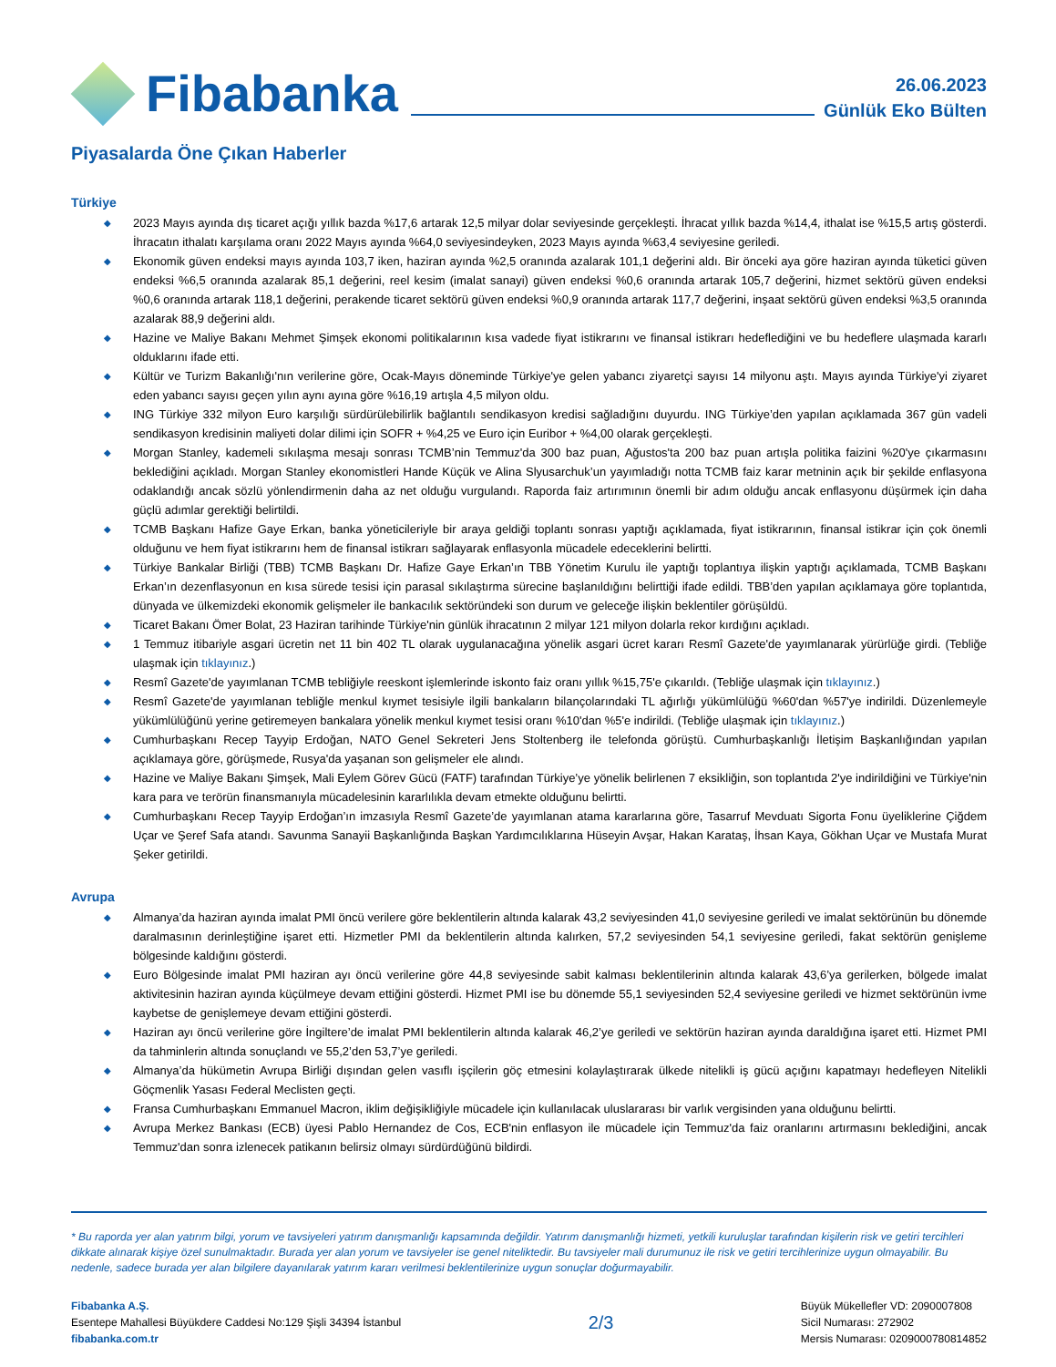Fibabanka
26.06.2023
Günlük Eko Bülten
Piyasalarda Öne Çıkan Haberler
Türkiye
◆ 2023 Mayıs ayında dış ticaret açığı yıllık bazda %17,6 artarak 12,5 milyar dolar seviyesinde gerçekleşti. İhracat yıllık bazda %14,4, ithalat ise %15,5 artış gösterdi. İhracatın ithalatı karşılama oranı 2022 Mayıs ayında %64,0 seviyesindeyken, 2023 Mayıs ayında %63,4 seviyesine geriledi.
◆ Ekonomik güven endeksi mayıs ayında 103,7 iken, haziran ayında %2,5 oranında azalarak 101,1 değerini aldı. Bir önceki aya göre haziran ayında tüketici güven endeksi %6,5 oranında azalarak 85,1 değerini, reel kesim (imalat sanayi) güven endeksi %0,6 oranında artarak 105,7 değerini, hizmet sektörü güven endeksi %0,6 oranında artarak 118,1 değerini, perakende ticaret sektörü güven endeksi %0,9 oranında artarak 117,7 değerini, inşaat sektörü güven endeksi %3,5 oranında azalarak 88,9 değerini aldı.
◆ Hazine ve Maliye Bakanı Mehmet Şimşek ekonomi politikalarının kısa vadede fiyat istikrarını ve finansal istikrarı hedeflediğini ve bu hedeflere ulaşmada kararlı olduklarını ifade etti.
◆ Kültür ve Turizm Bakanlığı'nın verilerine göre, Ocak-Mayıs döneminde Türkiye'ye gelen yabancı ziyaretçi sayısı 14 milyonu aştı. Mayıs ayında Türkiye'yi ziyaret eden yabancı sayısı geçen yılın aynı ayına göre %16,19 artışla 4,5 milyon oldu.
◆ ING Türkiye 332 milyon Euro karşılığı sürdürülebilirlik bağlantılı sendikasyon kredisi sağladığını duyurdu. ING Türkiye’den yapılan açıklamada 367 gün vadeli sendikasyon kredisinin maliyeti dolar dilimi için SOFR + %4,25 ve Euro için Euribor + %4,00 olarak gerçekleşti.
◆ Morgan Stanley, kademeli sıkılaşma mesajı sonrası TCMB’nin Temmuz'da 300 baz puan, Ağustos'ta 200 baz puan artışla politika faizini %20'ye çıkarmasını beklediğini açıkladı. Morgan Stanley ekonomistleri Hande Küçük ve Alina Slyusarchuk’un yayımladığı notta TCMB faiz karar metninin açık bir şekilde enflasyona odaklandığı ancak sözlü yönlendirmenin daha az net olduğu vurgulandı. Raporda faiz artırımının önemli bir adım olduğu ancak enflasyonu düşürmek için daha güçlü adımlar gerektiği belirtildi.
◆ TCMB Başkanı Hafize Gaye Erkan, banka yöneticileriyle bir araya geldiği toplantı sonrası yaptığı açıklamada, fiyat istikrarının, finansal istikrar için çok önemli olduğunu ve hem fiyat istikrarını hem de finansal istikrarı sağlayarak enflasyonla mücadele edeceklerini belirtti.
◆ Türkiye Bankalar Birliği (TBB) TCMB Başkanı Dr. Hafize Gaye Erkan’ın TBB Yönetim Kurulu ile yaptığı toplantıya ilişkin yaptığı açıklamada, TCMB Başkanı Erkan’ın dezenflasyonun en kısa sürede tesisi için parasal sıkılaştırma sürecine başlanıldığını belirttiği ifade edildi. TBB’den yapılan açıklamaya göre toplantıda, dünyada ve ülkemizdeki ekonomik gelişmeler ile bankacılık sektöründeki son durum ve geleceğe ilişkin beklentiler görüşüldü.
◆ Ticaret Bakanı Ömer Bolat, 23 Haziran tarihinde Türkiye'nin günlük ihracatının 2 milyar 121 milyon dolarla rekor kırdığını açıkladı.
◆ 1 Temmuz itibariyle asgari ücretin net 11 bin 402 TL olarak uygulanacağına yönelik asgari ücret kararı Resmî Gazete'de yayımlanarak yürürlüğe girdi. (Tebliğe ulaşmak için tıklayınız.)
◆ Resmî Gazete'de yayımlanan TCMB tebliğiyle reeskont işlemlerinde iskonto faiz oranı yıllık %15,75'e çıkarıldı. (Tebliğe ulaşmak için tıklayınız.)
◆ Resmî Gazete'de yayımlanan tebliğle menkul kıymet tesisiyle ilgili bankaların bilançolarındaki TL ağırlığı yükümlülüğü %60'dan %57'ye indirildi. Düzenlemeyle yükümlülüğünü yerine getiremeyen bankalara yönelik menkul kıymet tesisi oranı %10'dan %5'e indirildi. (Tebliğe ulaşmak için tıklayınız.)
◆ Cumhurbaşkanı Recep Tayyip Erdoğan, NATO Genel Sekreteri Jens Stoltenberg ile telefonda görüştü. Cumhurbaşkanlığı İletişim Başkanlığından yapılan açıklamaya göre, görüşmede, Rusya'da yaşanan son gelişmeler ele alındı.
◆ Hazine ve Maliye Bakanı Şimşek, Mali Eylem Görev Gücü (FATF) tarafından Türkiye’ye yönelik belirlenen 7 eksikliğin, son toplantıda 2'ye indirildiğini ve Türkiye'nin kara para ve terörün finansmanıyla mücadelesinin kararlılıkla devam etmekte olduğunu belirtti.
◆ Cumhurbaşkanı Recep Tayyip Erdoğan’ın imzasıyla Resmî Gazete’de yayımlanan atama kararlarına göre, Tasarruf Mevduatı Sigorta Fonu üyeliklerine Çiğdem Uçar ve Şeref Safa atandı. Savunma Sanayii Başkanlığında Başkan Yardımcılıklarına Hüseyin Avşar, Hakan Karataş, İhsan Kaya, Gökhan Uçar ve Mustafa Murat Şeker getirildi.
Avrupa
◆ Almanya’da haziran ayında imalat PMI öncü verilere göre beklentilerin altında kalarak 43,2 seviyesinden 41,0 seviyesine geriledi ve imalat sektörünün bu dönemde daralmasının derinleştiğine işaret etti. Hizmetler PMI da beklentilerin altında kalırken, 57,2 seviyesinden 54,1 seviyesine geriledi, fakat sektörün genişleme bölgesinde kaldığını gösterdi.
◆ Euro Bölgesinde imalat PMI haziran ayı öncü verilerine göre 44,8 seviyesinde sabit kalması beklentilerinin altında kalarak 43,6’ya gerilerken, bölgede imalat aktivitesinin haziran ayında küçülmeye devam ettiğini gösterdi. Hizmet PMI ise bu dönemde 55,1 seviyesinden 52,4 seviyesine geriledi ve hizmet sektörünün ivme kaybetse de genişlemeye devam ettiğini gösterdi.
◆ Haziran ayı öncü verilerine göre İngiltere’de imalat PMI beklentilerin altında kalarak 46,2’ye geriledi ve sektörün haziran ayında daraldığına işaret etti. Hizmet PMI da tahminlerin altında sonuçlandı ve 55,2’den 53,7’ye geriledi.
◆ Almanya’da hükümetin Avrupa Birliği dışından gelen vasıflı işçilerin göç etmesini kolaylaştırarak ülkede nitelikli iş gücü açığını kapatmayı hedefleyen Nitelikli Göçmenlik Yasası Federal Meclisten geçti.
◆ Fransa Cumhurbaşkanı Emmanuel Macron, iklim değişikliğiyle mücadele için kullanılacak uluslararası bir varlık vergisinden yana olduğunu belirtti.
◆ Avrupa Merkez Bankası (ECB) üyesi Pablo Hernandez de Cos, ECB'nin enflasyon ile mücadele için Temmuz'da faiz oranlarını artırmasını beklediğini, ancak Temmuz'dan sonra izlenecek patikanın belirsiz olmayı sürdürdüğünü bildirdi.
* Bu raporda yer alan yatırım bilgi, yorum ve tavsiyeleri yatırım danışmanlığı kapsamında değildir. Yatırım danışmanlığı hizmeti, yetkili kuruluşlar tarafından kişilerin risk ve getiri tercihleri dikkate alınarak kişiye özel sunulmaktadır. Burada yer alan yorum ve tavsiyeler ise genel niteliktedir. Bu tavsiyeler mali durumunuz ile risk ve getiri tercihlerinize uygun olmayabilir. Bu nedenle, sadece burada yer alan bilgilere dayanılarak yatırım kararı verilmesi beklentilerinize uygun sonuçlar doğurmayabilir.
Fibabanka A.Ş.
Esentepe Mahallesi Büyükdere Caddesi No:129 Şişli 34394 İstanbul
fibabanka.com.tr
2/3
Büyük Mükellefler VD: 2090007808
Sicil Numarası: 272902
Mersis Numarası: 0209000780814852